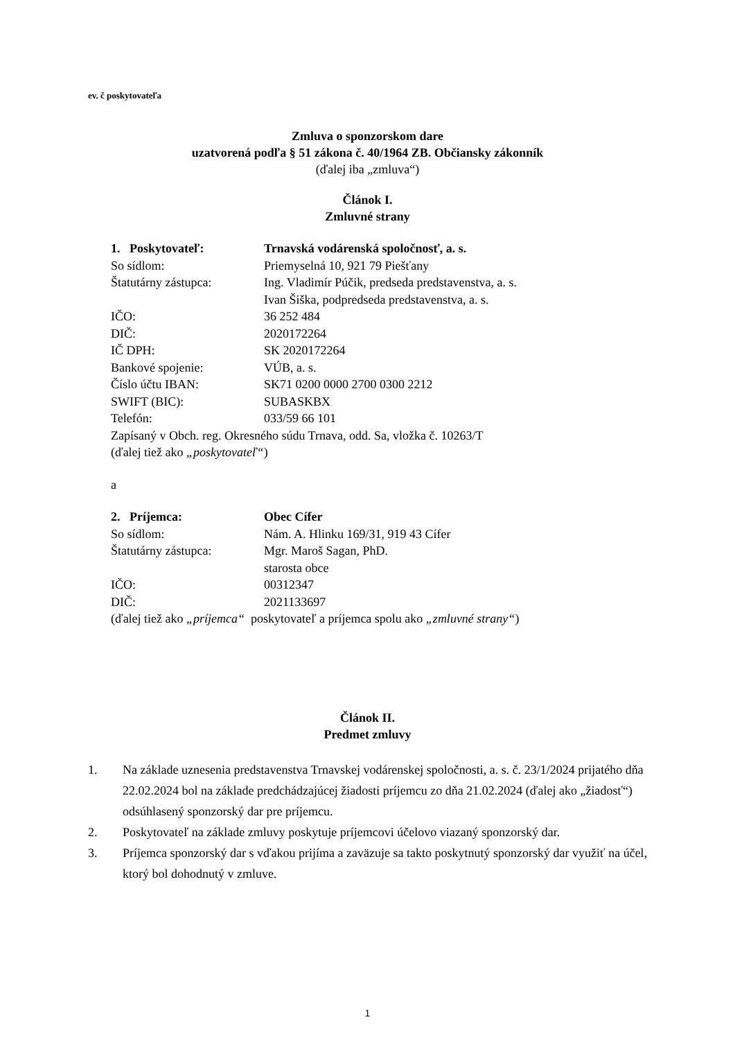ev. č poskytovateľa
Zmluva o sponzorskom dare
uzatvorená podľa § 51 zákona č. 40/1964 ZB. Občiansky zákonník
(ďalej iba „zmluva“)
Článok I.
Zmluvné strany
1. Poskytovateľ: Trnavská vodárenská spoločnosť, a. s.
So sídlom: Priemyselná 10, 921 79 Piešťany
Štatutárny zástupca: Ing. Vladimír Púčik, predseda predstavenstva, a. s.
Ivan Šiška, podpredseda predstavenstva, a. s.
IČO: 36 252 484
DIČ: 2020172264
IČ DPH: SK 2020172264
Bankové spojenie: VÚB, a. s.
Číslo účtu IBAN: SK71 0200 0000 2700 0300 2212
SWIFT (BIC): SUBASKBX
Telefón: 033/59 66 101
Zapísaný v Obch. reg. Okresného súdu Trnava, odd. Sa, vložka č. 10263/T
(ďalej tiež ako „poskytovateľ“)
a
2. Príjemca: Obec Cífer
So sídlom: Nám. A. Hlinku 169/31, 919 43 Cífer
Štatutárny zástupca: Mgr. Maroš Sagan, PhD.
starosta obce
IČO: 00312347
DIČ: 2021133697
(ďalej tiež ako „príjemca“ poskytovateľ a príjemca spolu ako „zmluvné strany“)
Článok II.
Predmet zmluvy
1. Na základe uznesenia predstavenstva Trnavskej vodárenskej spoločnosti, a. s. č. 23/1/2024 prijatého dňa 22.02.2024 bol na základe predchádzajúcej žiadosti príjemcu zo dňa 21.02.2024 (ďalej ako „žiadosť“) odsúhlasený sponzorský dar pre príjemcu.
2. Poskytovateľ na základe zmluvy poskytuje príjemcovi účelovo viazaný sponzorský dar.
3. Príjemca sponzorský dar s vďakou prijíma a zaväzuje sa takto poskytnutý sponzorský dar využiť na účel, ktorý bol dohodnutý v zmluve.
1